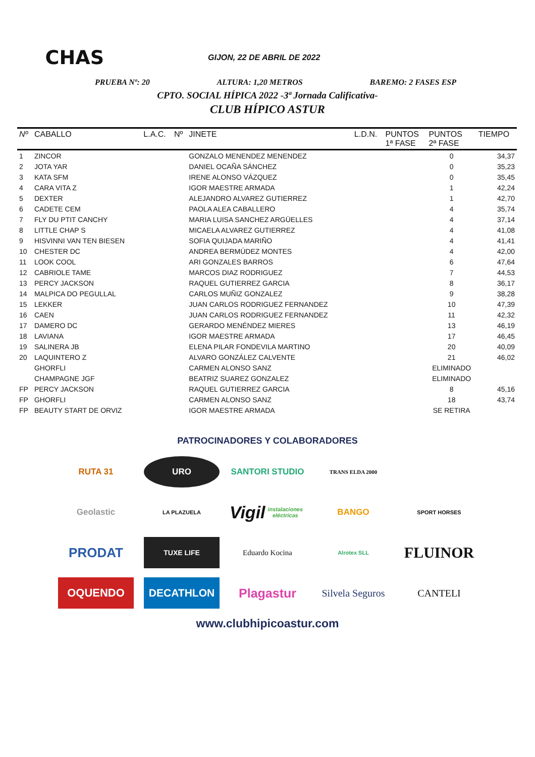CHAS
GIJON, 22 DE ABRIL DE 2022
PRUEBA Nº: 20 ALTURA: 1,20 METROS BAREMO: 2 FASES ESP
CPTO. SOCIAL HÍPICA 2022 -3ª Jornada Calificativa-
CLUB HÍPICO ASTUR
| Nº | CABALLO | L.A.C. | Nº | JINETE | L.D.N. | PUNTOS 1ª FASE | PUNTOS 2ª FASE | TIEMPO |
| --- | --- | --- | --- | --- | --- | --- | --- | --- |
| 1 | ZINCOR | | | GONZALO MENENDEZ MENENDEZ | | | 0 | 34,37 |
| 2 | JOTA YAR | | | DANIEL OCAÑA SÁNCHEZ | | | 0 | 35,23 |
| 3 | KATA SFM | | | IRENE ALONSO VÁZQUEZ | | | 0 | 35,45 |
| 4 | CARA VITA Z | | | IGOR MAESTRE ARMADA | | | 1 | 42,24 |
| 5 | DEXTER | | | ALEJANDRO ALVAREZ GUTIERREZ | | | 1 | 42,70 |
| 6 | CADETE CEM | | | PAOLA ALEA CABALLERO | | | 4 | 35,74 |
| 7 | FLY DU PTIT CANCHY | | | MARIA LUISA SANCHEZ ARGÜELLES | | | 4 | 37,14 |
| 8 | LITTLE CHAP S | | | MICAELA ALVAREZ GUTIERREZ | | | 4 | 41,08 |
| 9 | HISVINNI VAN TEN BIESEN | | | SOFIA QUIJADA MARIÑO | | | 4 | 41,41 |
| 10 | CHESTER DC | | | ANDREA BERMÚDEZ MONTES | | | 4 | 42,00 |
| 11 | LOOK COOL | | | ARI GONZALES BARROS | | | 6 | 47,64 |
| 12 | CABRIOLE TAME | | | MARCOS DIAZ RODRIGUEZ | | | 7 | 44,53 |
| 13 | PERCY JACKSON | | | RAQUEL GUTIERREZ GARCIA | | | 8 | 36,17 |
| 14 | MALPICA DO PEGULLAL | | | CARLOS MUÑIZ GONZALEZ | | | 9 | 38,28 |
| 15 | LEKKER | | | JUAN CARLOS RODRIGUEZ FERNANDEZ | | | 10 | 47,39 |
| 16 | CAEN | | | JUAN CARLOS RODRIGUEZ FERNANDEZ | | | 11 | 42,32 |
| 17 | DAMERO DC | | | GERARDO MENÉNDEZ MIERES | | | 13 | 46,19 |
| 18 | LAVIANA | | | IGOR MAESTRE ARMADA | | | 17 | 46,45 |
| 19 | SALINERA JB | | | ELENA PILAR FONDEVILA MARTINO | | | 20 | 40,09 |
| 20 | LAQUINTERO Z | | | ALVARO GONZÁLEZ CALVENTE | | | 21 | 46,02 |
| | GHORFLI | | | CARMEN ALONSO SANZ | | | ELIMINADO | |
| | CHAMPAGNE JGF | | | BEATRIZ SUAREZ GONZALEZ | | | ELIMINADO | |
| FP | PERCY JACKSON | | | RAQUEL GUTIERREZ GARCIA | | | 8 | 45,16 |
| FP | GHORFLI | | | CARMEN ALONSO SANZ | | | 18 | 43,74 |
| FP | BEAUTY START DE ORVIZ | | | IGOR MAESTRE ARMADA | | | SE RETIRA | |
PATROCINADORES Y COLABORADORES
RUTA 31
URO
SANTORI STUDIO
TRANS ELDA 2000
Geolastic
LA PLAZUELA
Vigil instalaciones eléctricas
BANGO
SPORT HORSES
PRODAT
TUXE LIFE
Eduardo Kocina
Alrotex SLL
FLUINOR
OQUENDO
DECATHLON
Plagastur
Silvela Seguros
CANTELI
www.clubhipicoastur.com